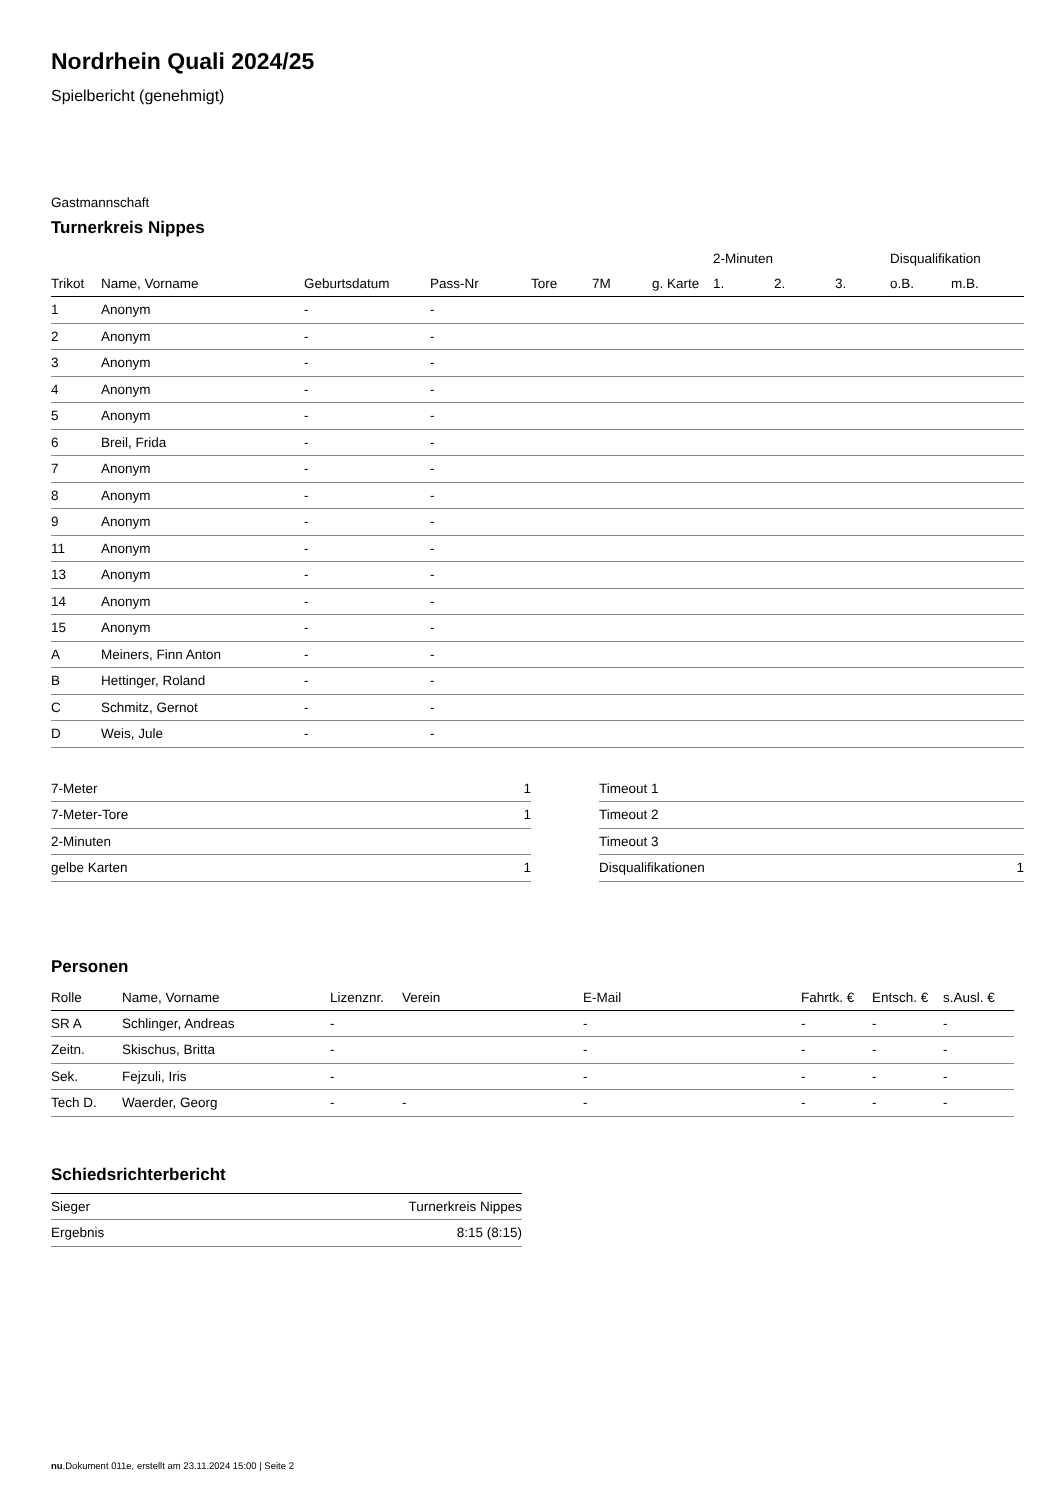Nordrhein Quali 2024/25
Spielbericht (genehmigt)
Gastmannschaft
Turnerkreis Nippes
| | | | | | | | 2-Minuten | | | Disqualifikation | |
| --- | --- | --- | --- | --- | --- | --- | --- | --- | --- | --- | --- |
| Trikot | Name, Vorname | Geburtsdatum | Pass-Nr | Tore | 7M | g. Karte | 1. | 2. | 3. | o.B. | m.B. |
| 1 | Anonym | - | - | | | | | | | | |
| 2 | Anonym | - | - | | | | | | | | |
| 3 | Anonym | - | - | | | | | | | | |
| 4 | Anonym | - | - | | | | | | | | |
| 5 | Anonym | - | - | | | | | | | | |
| 6 | Breil, Frida | - | - | | | | | | | | |
| 7 | Anonym | - | - | | | | | | | | |
| 8 | Anonym | - | - | | | | | | | | |
| 9 | Anonym | - | - | | | | | | | | |
| 11 | Anonym | - | - | | | | | | | | |
| 13 | Anonym | - | - | | | | | | | | |
| 14 | Anonym | - | - | | | | | | | | |
| 15 | Anonym | - | - | | | | | | | | |
| A | Meiners, Finn Anton | - | - | | | | | | | | |
| B | Hettinger, Roland | - | - | | | | | | | | |
| C | Schmitz, Gernot | - | - | | | | | | | | |
| D | Weis, Jule | - | - | | | | | | | | |
| 7-Meter | 1 |
| 7-Meter-Tore | 1 |
| 2-Minuten | |
| gelbe Karten | 1 |
| Timeout 1 | |
| Timeout 2 | |
| Timeout 3 | |
| Disqualifikationen | 1 |
Personen
| Rolle | Name, Vorname | Lizenznr. | Verein | E-Mail | Fahrtk. € | Entsch. € | s.Ausl. € |
| --- | --- | --- | --- | --- | --- | --- | --- |
| SR A | Schlinger, Andreas | - | | - | - | - | - |
| Zeitn. | Skischus, Britta | - | | - | - | - | - |
| Sek. | Fejzuli, Iris | - | | - | - | - | - |
| Tech D. | Waerder, Georg | - | - | - | - | - | - |
Schiedsrichterbericht
| Sieger | Turnerkreis Nippes |
| Ergebnis | 8:15 (8:15) |
nu.Dokument 011e, erstellt am 23.11.2024 15:00 | Seite 2